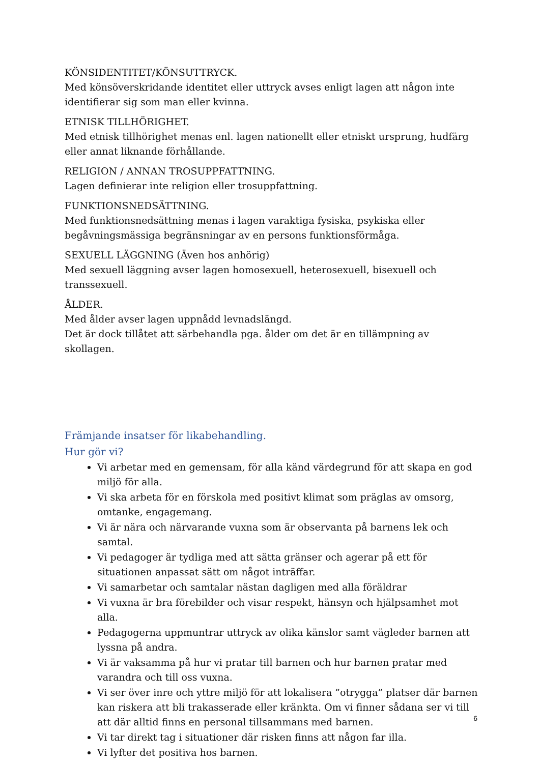KÖNSIDENTITET/KÖNSUTTRYCK.
Med könsöverskridande identitet eller uttryck avses enligt lagen att någon inte identifierar sig som man eller kvinna.
ETNISK TILLHÖRIGHET.
Med etnisk tillhörighet menas enl. lagen nationellt eller etniskt ursprung, hudfärg eller annat liknande förhållande.
RELIGION / ANNAN TROSUPPFATTNING.
Lagen definierar inte religion eller trosuppfattning.
FUNKTIONSNEDSÄTTNING.
Med funktionsnedsättning menas i lagen varaktiga fysiska, psykiska eller begåvningsmässiga begränsningar av en persons funktionsförmåga.
SEXUELL LÄGGNING (Även hos anhörig)
Med sexuell läggning avser lagen homosexuell, heterosexuell, bisexuell och transsexuell.
ÅLDER.
Med ålder avser lagen uppnådd levnadslängd.
Det är dock tillåtet att särbehandla pga. ålder om det är en tillämpning av skollagen.
Främjande insatser för likabehandling.
Hur gör vi?
Vi arbetar med en gemensam, för alla känd värdegrund för att skapa en god miljö för alla.
Vi ska arbeta för en förskola med positivt klimat som präglas av omsorg, omtanke, engagemang.
Vi är nära och närvarande vuxna som är observanta på barnens lek och samtal.
Vi pedagoger är tydliga med att sätta gränser och agerar på ett för situationen anpassat sätt om något inträffar.
Vi samarbetar och samtalar nästan dagligen med alla föräldrar
Vi vuxna är bra förebilder och visar respekt, hänsyn och hjälpsamhet mot alla.
Pedagogerna uppmuntrar uttryck av olika känslor samt vägleder barnen att lyssna på andra.
Vi är vaksamma på hur vi pratar till barnen och hur barnen pratar med varandra och till oss vuxna.
Vi ser över inre och yttre miljö för att lokalisera ”otrygga” platser där barnen kan riskera att bli trakasserade eller kränkta. Om vi finner sådana ser vi till att där alltid finns en personal tillsammans med barnen.
Vi tar direkt tag i situationer där risken finns att någon far illa.
Vi lyfter det positiva hos barnen.
6